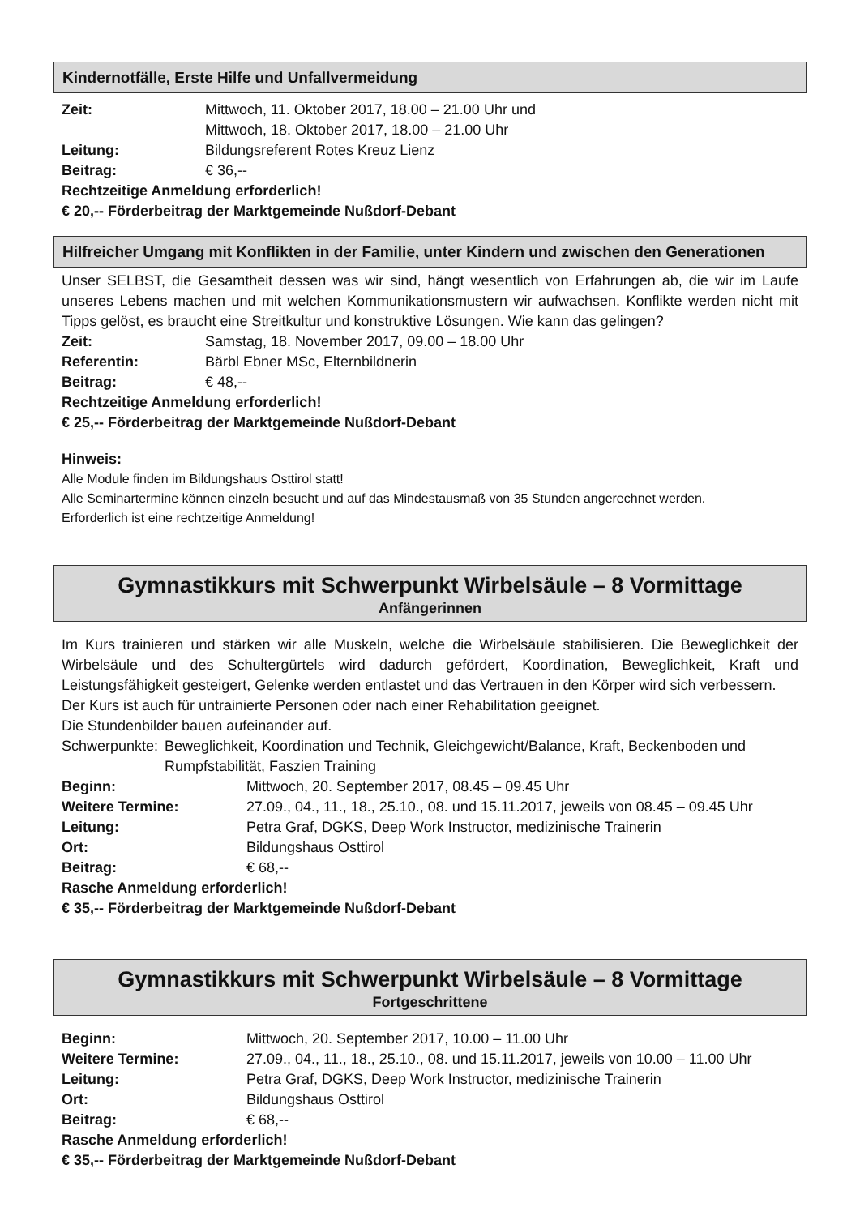Kindernotfälle, Erste Hilfe und Unfallvermeidung
Zeit: Mittwoch, 11. Oktober 2017, 18.00 – 21.00 Uhr und
Mittwoch, 18. Oktober 2017, 18.00 – 21.00 Uhr
Leitung: Bildungsreferent Rotes Kreuz Lienz
Beitrag: € 36,--
Rechtzeitige Anmeldung erforderlich!
€ 20,-- Förderbeitrag der Marktgemeinde Nußdorf-Debant
Hilfreicher Umgang mit Konflikten in der Familie, unter Kindern und zwischen den Generationen
Unser SELBST, die Gesamtheit dessen was wir sind, hängt wesentlich von Erfahrungen ab, die wir im Laufe unseres Lebens machen und mit welchen Kommunikationsmustern wir aufwachsen. Konflikte werden nicht mit Tipps gelöst, es braucht eine Streitkultur und konstruktive Lösungen. Wie kann das gelingen?
Zeit: Samstag, 18. November 2017, 09.00 – 18.00 Uhr
Referentin: Bärbl Ebner MSc, Elternbildnerin
Beitrag: € 48,--
Rechtzeitige Anmeldung erforderlich!
€ 25,-- Förderbeitrag der Marktgemeinde Nußdorf-Debant
Hinweis:
Alle Module finden im Bildungshaus Osttirol statt!
Alle Seminartermine können einzeln besucht und auf das Mindestausmaß von 35 Stunden angerechnet werden.
Erforderlich ist eine rechtzeitige Anmeldung!
Gymnastikkurs mit Schwerpunkt Wirbelsäule – 8 Vormittage
Anfängerinnen
Im Kurs trainieren und stärken wir alle Muskeln, welche die Wirbelsäule stabilisieren. Die Beweglichkeit der Wirbelsäule und des Schultergürtels wird dadurch gefördert, Koordination, Beweglichkeit, Kraft und Leistungsfähigkeit gesteigert, Gelenke werden entlastet und das Vertrauen in den Körper wird sich verbessern.
Der Kurs ist auch für untrainierte Personen oder nach einer Rehabilitation geeignet.
Die Stundenbilder bauen aufeinander auf.
Schwerpunkte: Beweglichkeit, Koordination und Technik, Gleichgewicht/Balance, Kraft, Beckenboden und Rumpfstabilität, Faszien Training
Beginn: Mittwoch, 20. September 2017, 08.45 – 09.45 Uhr
Weitere Termine: 27.09., 04., 11., 18., 25.10., 08. und 15.11.2017, jeweils von 08.45 – 09.45 Uhr
Leitung: Petra Graf, DGKS, Deep Work Instructor, medizinische Trainerin
Ort: Bildungshaus Osttirol
Beitrag: € 68,--
Rasche Anmeldung erforderlich!
€ 35,-- Förderbeitrag der Marktgemeinde Nußdorf-Debant
Gymnastikkurs mit Schwerpunkt Wirbelsäule – 8 Vormittage
Fortgeschrittene
Beginn: Mittwoch, 20. September 2017, 10.00 – 11.00 Uhr
Weitere Termine: 27.09., 04., 11., 18., 25.10., 08. und 15.11.2017, jeweils von 10.00 – 11.00 Uhr
Leitung: Petra Graf, DGKS, Deep Work Instructor, medizinische Trainerin
Ort: Bildungshaus Osttirol
Beitrag: € 68,--
Rasche Anmeldung erforderlich!
€ 35,-- Förderbeitrag der Marktgemeinde Nußdorf-Debant